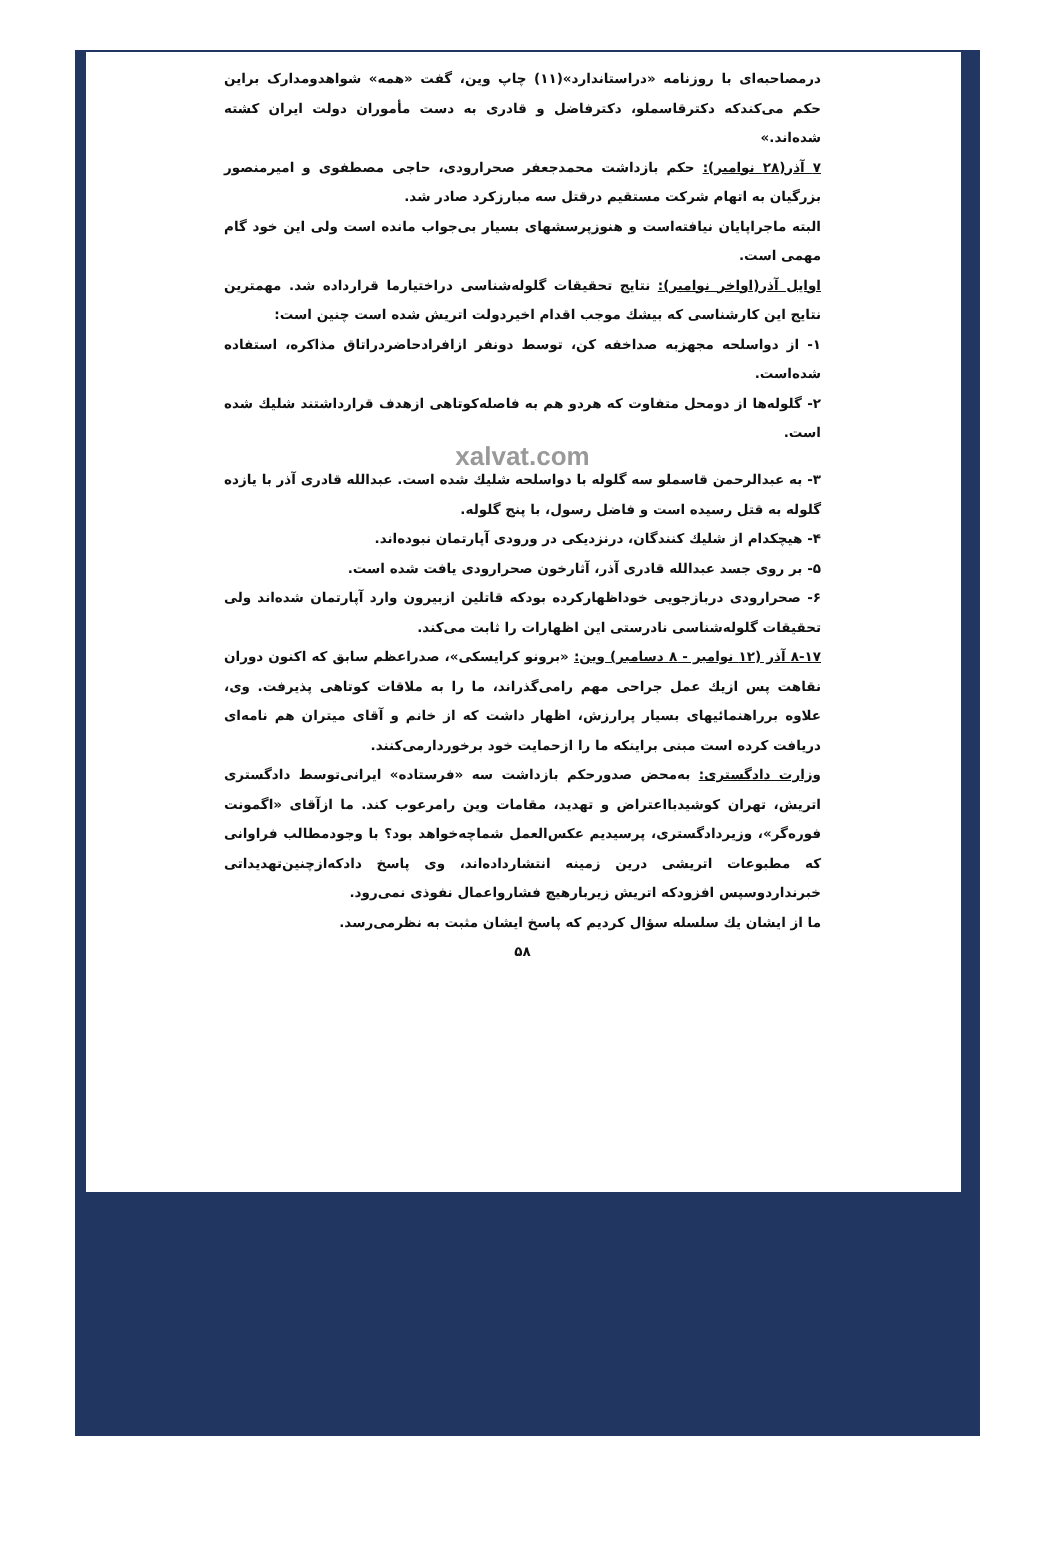درمصاحبه‌ای با روزنامه «دراستاندارد»(۱۱) چاپ وین، گفت «همه» شواهدومدارک براین حکم می‌کندکه دکترقاسملو، دکترفاضل و قادری به دست مأموران دولت ایران کشته شده‌اند.»
۷ آذر(۲۸ نوامبر): حکم بازداشت محمدجعفر صحرارودی، حاجی مصطفوی و امیرمنصور بزرگیان به اتهام شرکت مستقیم درقتل سه مبارزکرد صادر شد.
البته ماجراپایان نیافته‌است و هنوزپرسشهای بسیار بی‌جواب مانده است ولی این خود گام مهمی است.
اوایل آذر(اواخر نوامبر): نتایج تحقیقات گلوله‌شناسی دراختیارما قرارداده شد. مهمترین نتایج این کارشناسی که بیشك موجب اقدام اخیردولت اتریش شده است چنین است:
۱- از دواسلحه مجهزبه صداخفه کن، توسط دونفر ازافرادحاضردراتاق مذاکره، استفاده شده‌است.
۲- گلوله‌ها از دومحل متفاوت که هردو هم به فاصله‌کوتاهی ازهدف قرارداشتند شلیك شده است.
xalvat.com
۳- به عبدالرحمن قاسملو سه گلوله با دواسلحه شلیك شده است. عبدالله قادری آذر با یازده گلوله به قتل رسیده است و فاضل رسول، با پنج گلوله.
۴- هیچکدام از شلیك کنندگان، درنزدیکی در ورودی آپارتمان نبوده‌اند.
۵- بر روی جسد عبدالله قادری آذر، آثارخون صحرارودی یافت شده است.
۶- صحرارودی دربازجویی خوداظهارکرده بودکه قاتلین ازبیرون وارد آپارتمان شده‌اند ولی تحقیقات گلوله‌شناسی نادرستی این اظهارات را ثابت می‌کند.
۸-۱۷ آذر (۱۲ نوامبر - ۸ دسامبر) وین: «برونو کرایسکی»، صدراعظم سابق که اکنون دوران نقاهت پس ازیك عمل جراحی مهم رامی‌گذراند، ما را به ملاقات کوتاهی پذیرفت. وی، علاوه برراهنمائیهای بسیار پرارزش، اظهار داشت که از خانم و آقای میتران هم نامه‌ای دریافت کرده است مبنی براینکه ما را ازحمایت خود برخوردارمی‌کنند.
وزارت دادگستری: به‌محض صدورحکم بازداشت سه «فرستاده» ایرانی‌توسط دادگستری اتریش، تهران کوشیدبااعتراض و تهدید، مقامات وین رامرعوب کند. ما ازآقای «اگمونت فوره‌گر»، وزیردادگستری، پرسیدیم عکس‌العمل شماچه‌خواهد بود؟ با وجودمطالب فراوانی که مطبوعات اتریشی درین زمینه انتشارداده‌اند، وی پاسخ دادکه‌ازچنین‌تهدیداتی خبرنداردوسپس افزودکه اتریش زیربارهیچ فشارواعمال نفوذی نمی‌رود.
ما از ایشان یك سلسله سؤال کردیم که پاسخ ایشان مثبت به نظرمی‌رسد.
۵۸